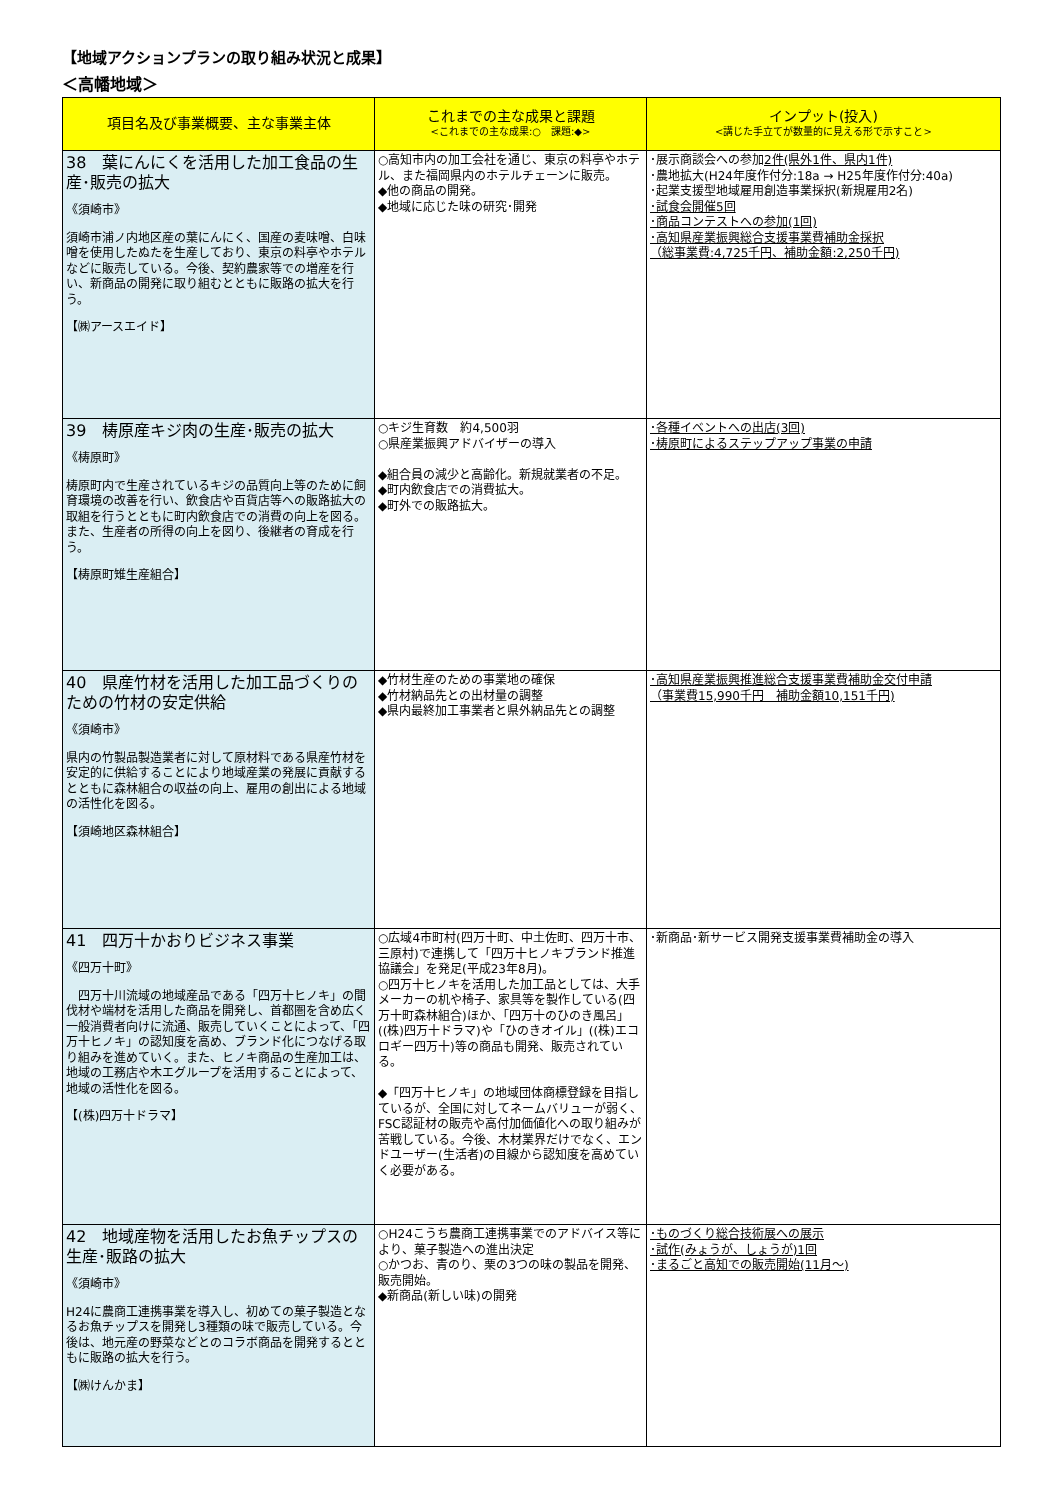【地域アクションプランの取り組み状況と成果】
＜高幡地域＞
| 項目名及び事業概要、主な事業主体 | これまでの主な成果と課題 <これまでの主な成果:○ 課題:◆> | インプット(投入) <講じた手立てが数量的に見える形で示すこと> |
| --- | --- | --- |
| 38 葉にんにくを活用した加工食品の生産･販売の拡大 《須崎市》 須崎市浦ノ内地区産の葉にんにく、国産の麦味噌、白味噌を使用したぬたを生産しており、東京の料亭やホテルなどに販売している。今後、契約農家等での増産を行い、新商品の開発に取り組むとともに販路の拡大を行う。 【㈱アースエイド】 | ○高知市内の加工会社を通じ、東京の料亭やホテル、また福岡県内のホテルチェーンに販売。 ◆他の商品の開発。 ◆地域に応じた味の研究･開発 | ･展示商談会への参加 2件(県外1件、県内1件) ･農地拡大(H24年度作付分:18a → H25年度作付分:40a) ･起業支援型地域雇用創造事業採択(新規雇用2名) ･試食会開催5回 ･商品コンテストへの参加(1回) ･高知県産業振興総合支援事業費補助金採択 （総事業費:4,725千円、補助金額:2,250千円) |
| 39 梼原産キジ肉の生産･販売の拡大 《梼原町》 梼原町内で生産されているキジの品質向上等のために飼育環境の改善を行い、飲食店や百貨店等への販路拡大の取組を行うとともに町内飲食店での消費の向上を図る。 また、生産者の所得の向上を図り、後継者の育成を行う。 【梼原町雉生産組合】 | ○キジ生育数 約4,500羽 ○県産業振興アドバイザーの導入 ◆組合員の減少と高齢化。新規就業者の不足。 ◆町内飲食店での消費拡大。 ◆町外での販路拡大。 | ･各種イベントへの出店(3回) ･梼原町によるステップアップ事業の申請 |
| 40 県産竹材を活用した加工品づくりのための竹材の安定供給 《須崎市》 県内の竹製品製造業者に対して原材料である県産竹材を安定的に供給することにより地域産業の発展に貢献するとともに森林組合の収益の向上、雇用の創出による地域の活性化を図る。 【須崎地区森林組合】 | ◆竹材生産のための事業地の確保 ◆竹材納品先との出材量の調整 ◆県内最終加工事業者と県外納品先との調整 | ･高知県産業振興推進総合支援事業費補助金交付申請 （事業費15,990千円 補助金額10,151千円) |
| 41 四万十かおりビジネス事業 《四万十町》 四万十川流域の地域産品である「四万十ヒノキ」の間伐材や端材を活用した商品を開発し、首都圏を含め広く一般消費者向けに流通、販売していくことによって、「四万十ヒノキ」の認知度を高め、ブランド化につなげる取り組みを進めていく。また、ヒノキ商品の生産加工は、地域の工務店や木エグループを活用することによって、地域の活性化を図る。 【(株)四万十ドラマ】 | ○広域4市町村(四万十町、中土佐町、四万十市、三原村)で連携して「四万十ヒノキブランド推進協議会」を発足(平成23年8月)。 ○四万十ヒノキを活用した加工品としては、大手メーカーの机や椅子、家具等を製作している(四万十町森林組合)ほか、「四万十のひのき風呂」((株)四万十ドラマ)や「ひのきオイル」((株)エコロギー四万十)等の商品も開発、販売されている。 ◆「四万十ヒノキ」の地域団体商標登録を目指しているが、全国に対してネームバリューが弱く、FSC認証材の販売や高付加価値化への取り組みが苦戦している。今後、木材業界だけでなく、エンドユーザー(生活者)の目線から認知度を高めていく必要がある。 | ･新商品･新サービス開発支援事業費補助金の導入 |
| 42 地域産物を活用したお魚チップスの生産･販路の拡大 《須崎市》 H24に農商工連携事業を導入し、初めての菓子製造となるお魚チップスを開発し3種類の味で販売している。今後は、地元産の野菜などとのコラボ商品を開発するとともに販路の拡大を行う。 【㈱けんかま】 | ○H24こうち農商工連携事業でのアドバイス等により、菓子製造への進出決定 ○かつお、青のり、栗の3つの味の製品を開発、販売開始。 ◆新商品(新しい味)の開発 | ･ものづくり総合技術展への展示 ･試作(みょうが、しょうが)1回 ･まるごと高知での販売開始(11月～) |